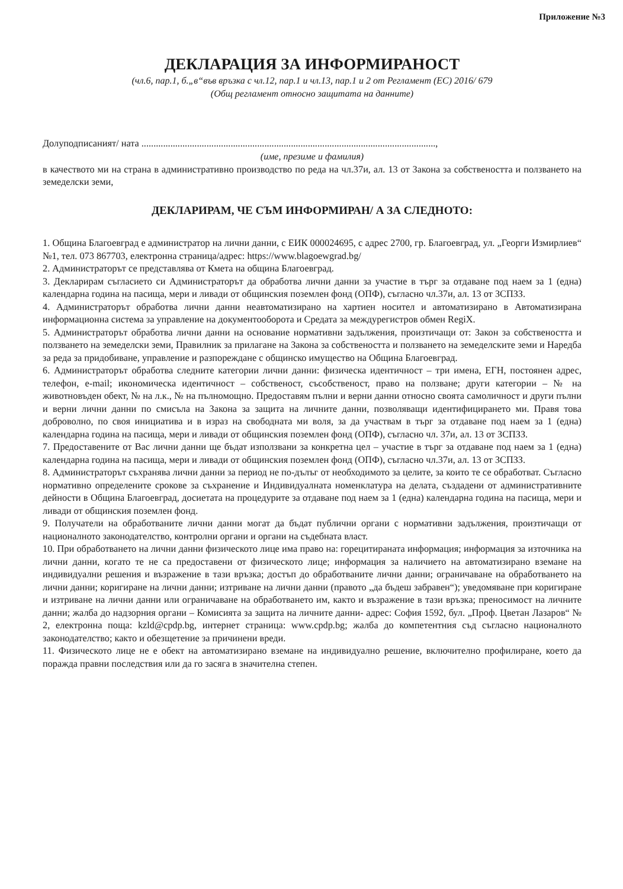Приложение №3
ДЕКЛАРАЦИЯ ЗА ИНФОРМИРАНОСТ
(чл.6, пар.1, б.„в“във връзка с чл.12, пар.1 и чл.13, пар.1 и 2 от Регламент (ЕС) 2016/ 679
(Общ регламент относно защитата на данните)
Долуподписаният/ ната ..........................................................................................................................,
(име, презиме и фамилия)
в качеството ми на страна в административно производство по реда на чл.37и, ал. 13 от Закона за собствеността и ползването на земеделски земи,
ДЕКЛАРИРАМ, ЧЕ СЪМ ИНФОРМИРАН/ А ЗА СЛЕДНОТО:
1. Община Благоевград е администратор на лични данни, с ЕИК 000024695, с адрес 2700, гр. Благоевград, ул. „Георги Измирлиев“ №1, тел. 073 867703, електронна страница/адрес: https://www.blagoewgrad.bg/
2. Администраторът се представлява от Кмета на община Благоевград.
3. Декларирам съгласието си Администраторът да обработва лични данни за участие в търг за отдаване под наем за 1 (една) календарна година на пасища, мери и ливади от общинския поземлен фонд (ОПФ), съгласно чл.37и, ал. 13 от ЗСПЗЗ.
4. Администраторът обработва лични данни неавтоматизирано на хартиен носител и автоматизирано в Автоматизирана информационна система за управление на документооборота и Средата за междурегистров обмен RegiX.
5. Администраторът обработва лични данни на основание нормативни задължения, произтичащи от: Закон за собствеността и ползването на земеделски земи, Правилник за прилагане на Закона за собствеността и ползването на земеделските земи и Наредба за реда за придобиване, управление и разпореждане с общинско имущество на Община Благоевград.
6. Администраторът обработва следните категории лични данни: физическа идентичност – три имена, ЕГН, постоянен адрес, телефон, e-mail; икономическа идентичност – собственост, съсобственост, право на ползване; други категории – № на животновъден обект, № на л.к., № на пълномощно. Предоставям пълни и верни данни относно своята самоличност и други пълни и верни лични данни по смисъла на Закона за защита на личните данни, позволяващи идентифицирането ми. Правя това доброволно, по своя инициатива и в израз на свободната ми воля, за да участвам в търг за отдаване под наем за 1 (една) календарна година на пасища, мери и ливади от общинския поземлен фонд (ОПФ), съгласно чл. 37и, ал. 13 от ЗСПЗЗ.
7. Предоставените от Вас лични данни ще бъдат използвани за конкретна цел – участие в търг за отдаване под наем за 1 (една) календарна година на пасища, мери и ливади от общинския поземлен фонд (ОПФ), съгласно чл.37и, ал. 13 от ЗСПЗЗ.
8. Администраторът съхранява лични данни за период не по-дълъг от необходимото за целите, за които те се обработват. Съгласно нормативно определените срокове за съхранение и Индивидуалната номенклатура на делата, създадени от административните дейности в Община Благоевград, досиетата на процедурите за отдаване под наем за 1 (една) календарна година на пасища, мери и ливади от общинския поземлен фонд.
9. Получатели на обработваните лични данни могат да бъдат публични органи с нормативни задължения, произтичащи от националното законодателство, контролни органи и органи на съдебната власт.
10. При обработването на лични данни физическото лице има право на: горецитираната информация; информация за източника на лични данни, когато те не са предоставени от физическото лице; информация за наличието на автоматизирано вземане на индивидуални решения и възражение в тази връзка; достъп до обработваните лични данни; ограничаване на обработването на лични данни; коригиране на лични данни; изтриване на лични данни (правото „да бъдеш забравен“); уведомяване при коригиране и изтриване на лични данни или ограничаване на обработването им, както и възражение в тази връзка; преносимост на личните данни; жалба до надзорния органи – Комисията за защита на личните данни- адрес: София 1592, бул. „Проф. Цветан Лазаров“ № 2, електронна поща: kzld@cpdp.bg, интернет страница: www.cpdp.bg; жалба до компетентния съд съгласно националното законодателство; както и обезщетение за причинени вреди.
11. Физическото лице не е обект на автоматизирано вземане на индивидуално решение, включително профилиране, което да поражда правни последствия или да го засяга в значителна степен.